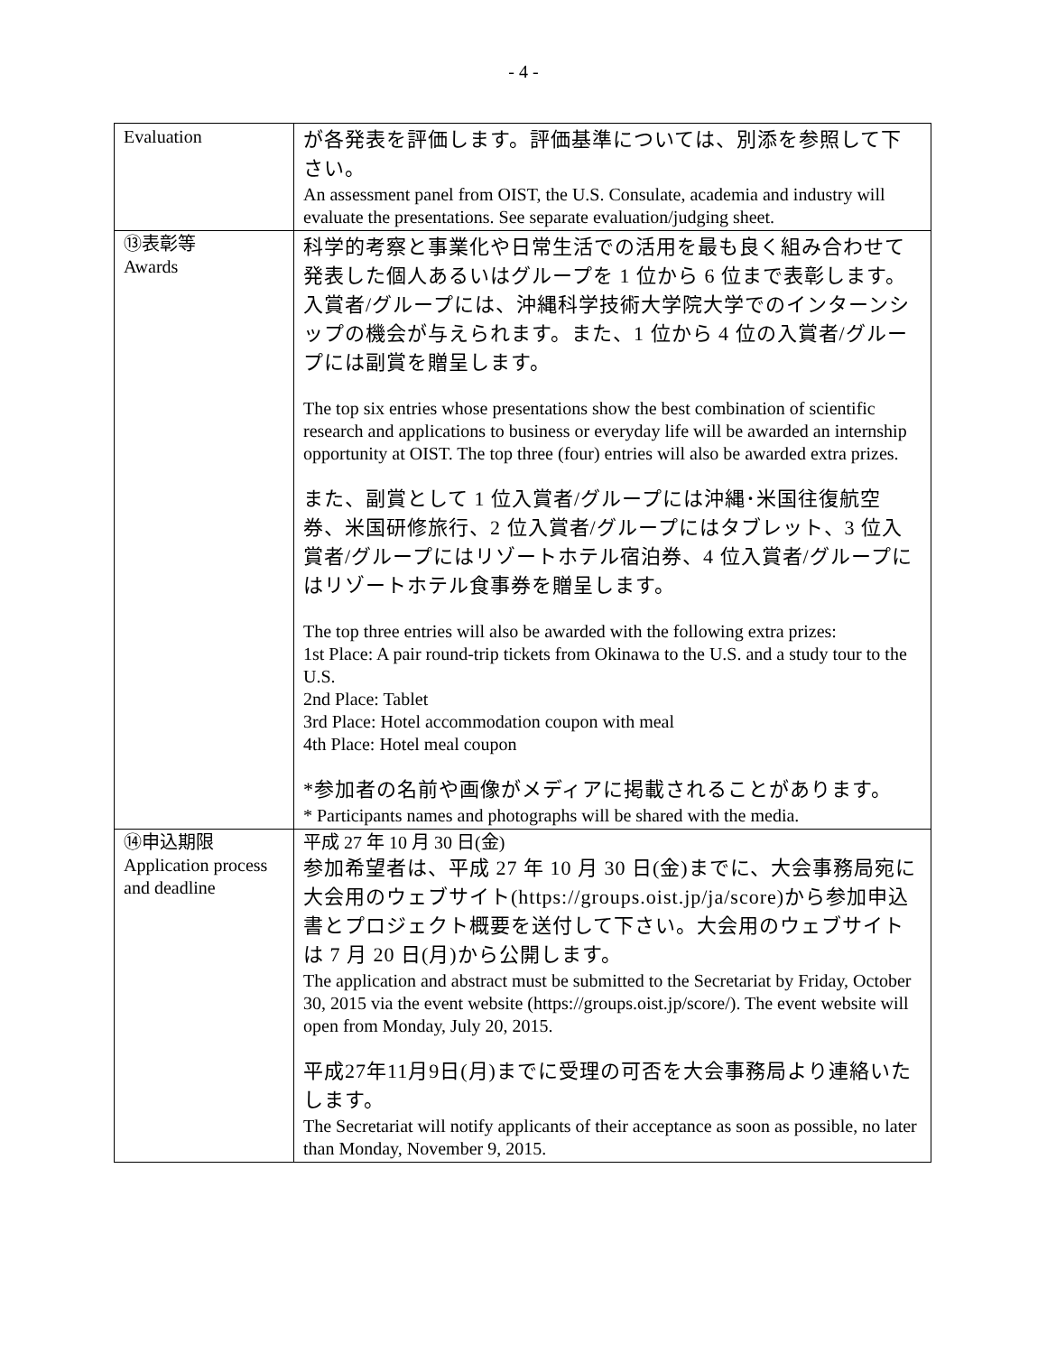- 4 -
| Evaluation | が各発表を評価します。評価基準については、別添を参照して下さい。 An assessment panel from OIST, the U.S. Consulate, academia and industry will evaluate the presentations. See separate evaluation/judging sheet. |
| ⑬表彰等 Awards | 科学的考察と事業化や日常生活での活用を最も良く組み合わせて発表した個人あるいはグループを 1 位から 6 位まで表彰します。入賞者/グループには、沖縄科学技術大学院大学でのインターンシップの機会が与えられます。また、1 位から 4 位の入賞者/グループには副賞を贈呈します。 The top six entries whose presentations show the best combination of scientific research and applications to business or everyday life will be awarded an internship opportunity at OIST. The top three (four) entries will also be awarded extra prizes. また、副賞として 1 位入賞者/グループには沖縄･米国往復航空券、米国研修旅行、2 位入賞者/グループにはタブレット、3 位入賞者/グループにはリゾートホテル宿泊券、4 位入賞者/グループにはリゾートホテル食事券を贈呈します。 The top three entries will also be awarded with the following extra prizes: 1st Place: A pair round-trip tickets from Okinawa to the U.S. and a study tour to the U.S. 2nd Place: Tablet 3rd Place: Hotel accommodation coupon with meal 4th Place: Hotel meal coupon *参加者の名前や画像がメディアに掲載されることがあります。 * Participants names and photographs will be shared with the media. |
| ⑭申込期限 Application process and deadline | 平成 27 年 10 月 30 日(金) 参加希望者は、平成 27 年 10 月 30 日(金)までに、大会事務局宛に大会用のウェブサイト( https://groups.oist.jp/ja/score )から参加申込書とプロジェクト概要を送付して下さい。大会用のウェブサイトは 7 月 20 日(月)から公開します。 The application and abstract must be submitted to the Secretariat by Friday, October 30, 2015 via the event website ( https://groups.oist.jp/score/ ). The event website will open from Monday, July 20, 2015. 平成27年11月9日(月)までに受理の可否を大会事務局より連絡いたします。 The Secretariat will notify applicants of their acceptance as soon as possible, no later than Monday, November 9, 2015. |